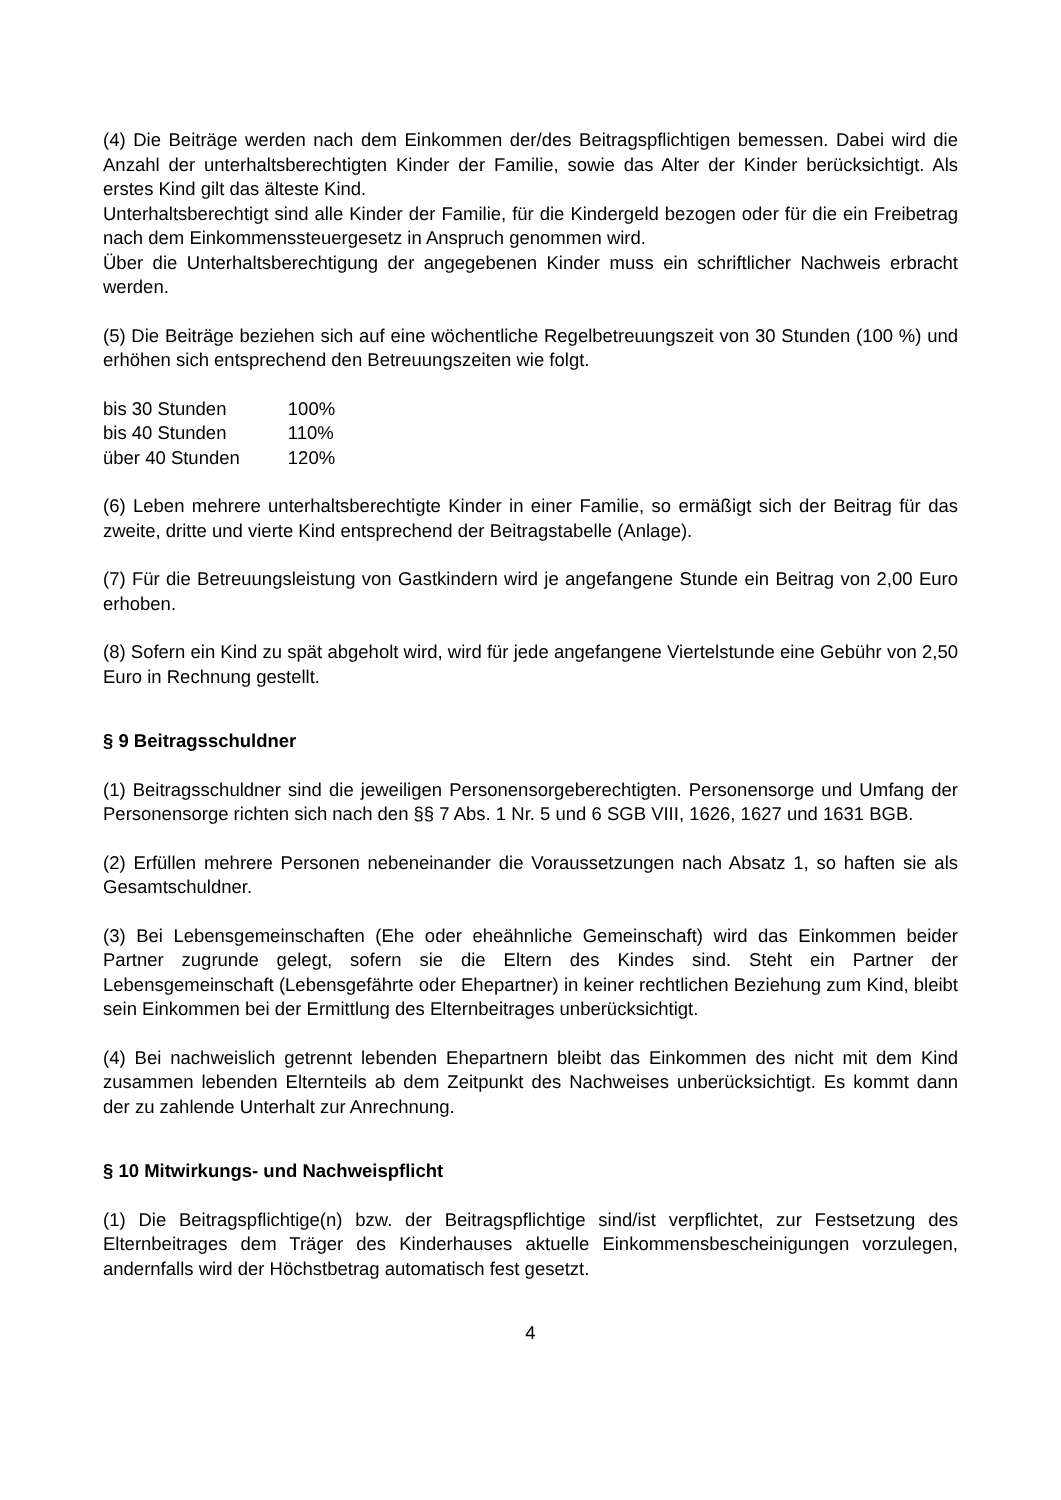(4) Die Beiträge werden nach dem Einkommen der/des Beitragspflichtigen bemessen. Dabei wird die Anzahl der unterhaltsberechtigten Kinder der Familie, sowie das Alter der Kinder berücksichtigt. Als erstes Kind gilt das älteste Kind.
Unterhaltsberechtigt sind alle Kinder der Familie, für die Kindergeld bezogen oder für die ein Freibetrag nach dem Einkommenssteuergesetz in Anspruch genommen wird.
Über die Unterhaltsberechtigung der angegebenen Kinder muss ein schriftlicher Nachweis erbracht werden.
(5) Die Beiträge beziehen sich auf eine wöchentliche Regelbetreuungszeit von 30 Stunden (100 %) und erhöhen sich entsprechend den Betreuungszeiten wie folgt.
| bis 30 Stunden | 100% |
| bis 40 Stunden | 110% |
| über 40 Stunden | 120% |
(6) Leben mehrere unterhaltsberechtigte Kinder in einer Familie, so ermäßigt sich der Beitrag für das zweite, dritte und vierte Kind entsprechend der Beitragstabelle (Anlage).
(7) Für die Betreuungsleistung von Gastkindern wird je angefangene Stunde ein Beitrag von 2,00 Euro erhoben.
(8) Sofern ein Kind zu spät abgeholt wird, wird für jede angefangene Viertelstunde eine Gebühr von 2,50 Euro in Rechnung gestellt.
§ 9 Beitragsschuldner
(1) Beitragsschuldner sind die jeweiligen Personensorgeberechtigten. Personensorge und Umfang der Personensorge richten sich nach den §§ 7 Abs. 1 Nr. 5 und 6 SGB VIII, 1626, 1627 und 1631 BGB.
(2) Erfüllen mehrere Personen nebeneinander die Voraussetzungen nach Absatz 1, so haften sie als Gesamtschuldner.
(3) Bei Lebensgemeinschaften (Ehe oder eheähnliche Gemeinschaft) wird das Einkommen beider Partner zugrunde gelegt, sofern sie die Eltern des Kindes sind. Steht ein Partner der Lebensgemeinschaft (Lebensgefährte oder Ehepartner) in keiner rechtlichen Beziehung zum Kind, bleibt sein Einkommen bei der Ermittlung des Elternbeitrages unberücksichtigt.
(4) Bei nachweislich getrennt lebenden Ehepartnern bleibt das Einkommen des nicht mit dem Kind zusammen lebenden Elternteils ab dem Zeitpunkt des Nachweises unberücksichtigt. Es kommt dann der zu zahlende Unterhalt zur Anrechnung.
§ 10 Mitwirkungs- und Nachweispflicht
(1) Die Beitragspflichtige(n) bzw. der Beitragspflichtige sind/ist verpflichtet, zur Festsetzung des Elternbeitrages dem Träger des Kinderhauses aktuelle Einkommensbescheinigungen vorzulegen, andernfalls wird der Höchstbetrag automatisch fest gesetzt.
4